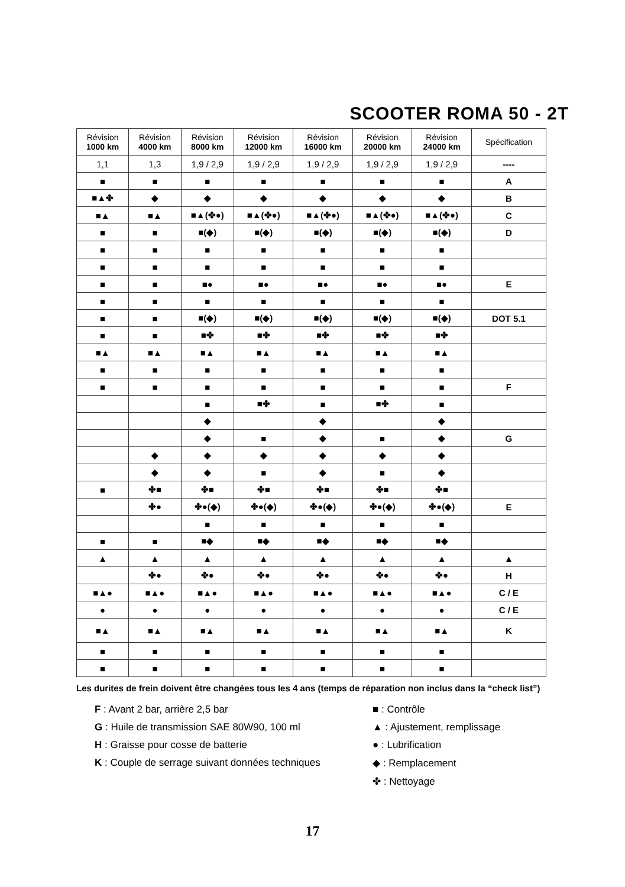SCOOTER ROMA 50 - 2T
| Révision 1000 km | Révision 4000 km | Révision 8000 km | Révision 12000 km | Révision 16000 km | Révision 20000 km | Révision 24000 km | Spécification |
| --- | --- | --- | --- | --- | --- | --- | --- |
| 1,1 | 1,3 | 1,9 / 2,9 | 1,9 / 2,9 | 1,9 / 2,9 | 1,9 / 2,9 | 1,9 / 2,9 | ---- |
| ■ | ■ | ■ | ■ | ■ | ■ | ■ | A |
| ■▲✤ | ◆ | ◆ | ◆ | ◆ | ◆ | ◆ | B |
| ■▲ | ■▲ | ■▲(✤●) | ■▲(✤●) | ■▲(✤●) | ■▲(✤●) | ■▲(✤●) | C |
| ■ | ■ | ■(◆) | ■(◆) | ■(◆) | ■(◆) | ■(◆) | D |
| ■ | ■ | ■ | ■ | ■ | ■ | ■ | |
| ■ | ■ | ■ | ■ | ■ | ■ | ■ | |
| ■ | ■ | ■● | ■● | ■● | ■● | ■● | E |
| ■ | ■ | ■ | ■ | ■ | ■ | ■ | |
| ■ | ■ | ■(◆) | ■(◆) | ■(◆) | ■(◆) | ■(◆) | DOT 5.1 |
| ■ | ■ | ■✤ | ■✤ | ■✤ | ■✤ | ■✤ | |
| ■▲ | ■▲ | ■▲ | ■▲ | ■▲ | ■▲ | ■▲ | |
| ■ | ■ | ■ | ■ | ■ | ■ | ■ | |
| ■ | ■ | ■ | ■ | ■ | ■ | ■ | F |
| | | ■ | ■✤ | ■ | ■✤ | ■ | |
| | | ◆ | | ◆ | | ◆ | |
| | | ◆ | ■ | ◆ | ■ | ◆ | G |
| | ◆ | ◆ | ◆ | ◆ | ◆ | ◆ | |
| | ◆ | ◆ | ■ | ◆ | ■ | ◆ | |
| ■ | ✤■ | ✤■ | ✤■ | ✤■ | ✤■ | ✤■ | |
| | ✤● | ✤●(◆) | ✤●(◆) | ✤●(◆) | ✤●(◆) | ✤●(◆) | E |
| | | ■ | ■ | ■ | ■ | ■ | |
| ■ | ■ | ■◆ | ■◆ | ■◆ | ■◆ | ■◆ | |
| ▲ | ▲ | ▲ | ▲ | ▲ | ▲ | ▲ | ▲ |
| | ✤● | ✤● | ✤● | ✤● | ✤● | ✤● | H |
| ■▲● | ■▲● | ■▲● | ■▲● | ■▲● | ■▲● | ■▲● | C / E |
| ● | ● | ● | ● | ● | ● | ● | C / E |
| ■▲ | ■▲ | ■▲ | ■▲ | ■▲ | ■▲ | ■▲ | K |
| ■ | ■ | ■ | ■ | ■ | ■ | ■ | |
| ■ | ■ | ■ | ■ | ■ | ■ | ■ | |
Les durites de frein doivent être changées tous les 4 ans (temps de réparation non inclus dans la “check list”)
F : Avant 2 bar, arrière 2,5 bar
G : Huile de transmission SAE 80W90, 100 ml
H : Graisse pour cosse de batterie
K : Couple de serrage suivant données techniques
■ : Contrôle
▲ : Ajustement, remplissage
● : Lubrification
◆ : Remplacement
✤ : Nettoyage
17